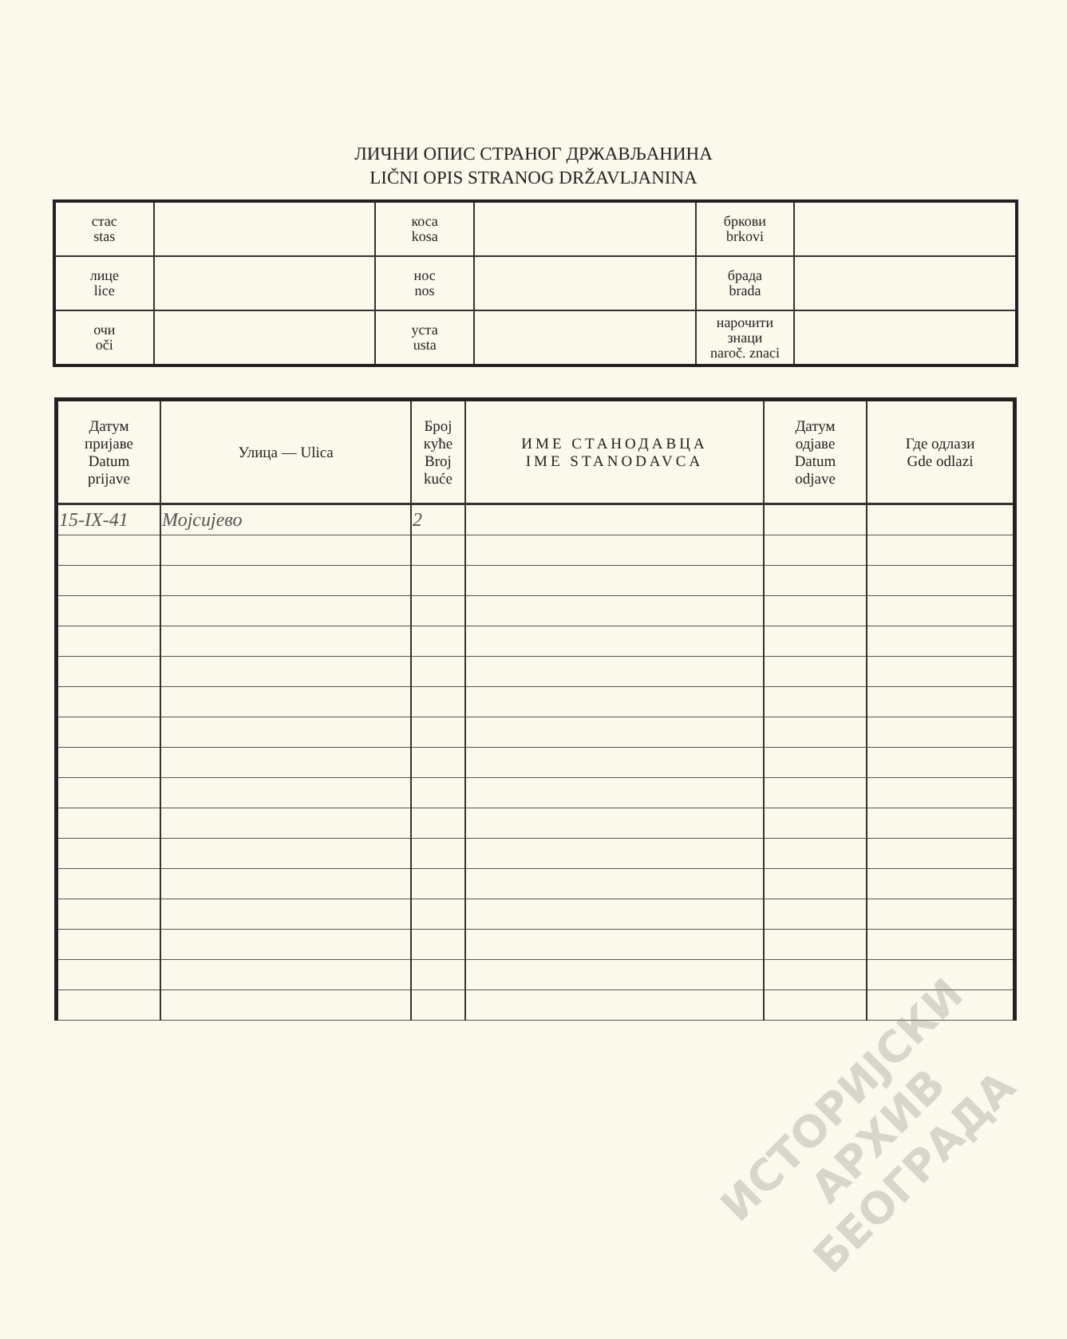ЛИЧНИ ОПИС СТРАНОГ ДРЖАВЉАНИНА
LIČNI OPIS STRANOG DRŽAVLJANINA
| стас stas | | коса kosa | | бркови brkovi | |
| лице lice | | нос nos | | брада brada | |
| очи oči | | уста usta | | нарочити знаци naroč. znaci | |
| Датум пријаве Datum prijave | Улица — Ulica | Број куће Broj kuće | ИМЕ СТАНОДАВЦА IME STANODAVCA | Датум одјаве Datum odjave | Где одлази Gde odlazi |
| --- | --- | --- | --- | --- | --- |
| 15-IX-41 | Мојсијево | 2 | | | |
ИСТОРИЈСКИ
АРХИВ
БЕОГРАДА